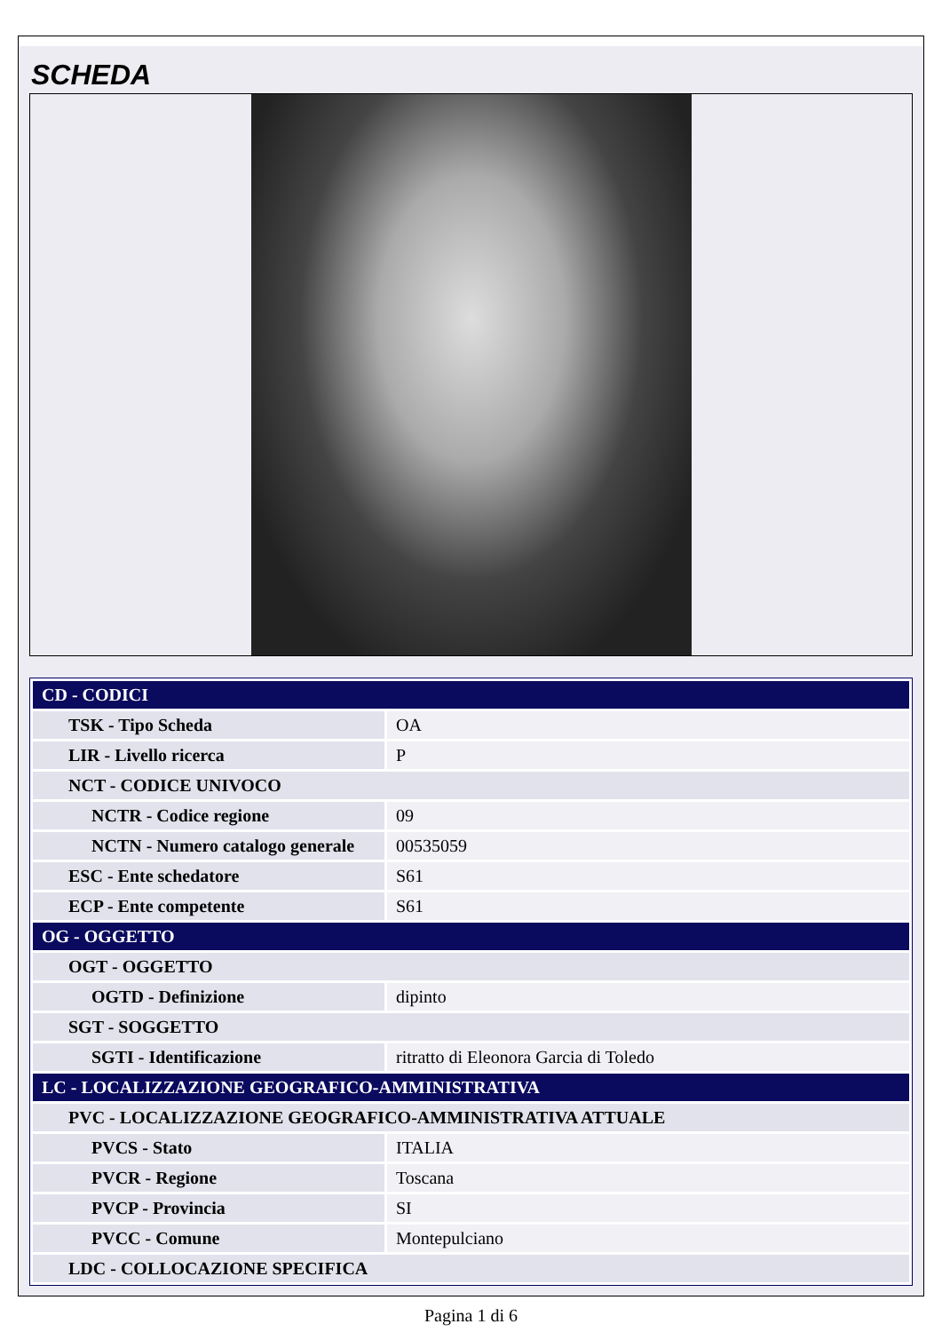SCHEDA
| CD - CODICI | |
| TSK - Tipo Scheda | OA |
| LIR - Livello ricerca | P |
| NCT - CODICE UNIVOCO | |
| NCTR - Codice regione | 09 |
| NCTN - Numero catalogo generale | 00535059 |
| ESC - Ente schedatore | S61 |
| ECP - Ente competente | S61 |
| OG - OGGETTO | |
| OGT - OGGETTO | |
| OGTD - Definizione | dipinto |
| SGT - SOGGETTO | |
| SGTI - Identificazione | ritratto di Eleonora Garcia di Toledo |
| LC - LOCALIZZAZIONE GEOGRAFICO-AMMINISTRATIVA | |
| PVC - LOCALIZZAZIONE GEOGRAFICO-AMMINISTRATIVA ATTUALE | |
| PVCS - Stato | ITALIA |
| PVCR - Regione | Toscana |
| PVCP - Provincia | SI |
| PVCC - Comune | Montepulciano |
| LDC - COLLOCAZIONE SPECIFICA | |
Pagina 1 di 6